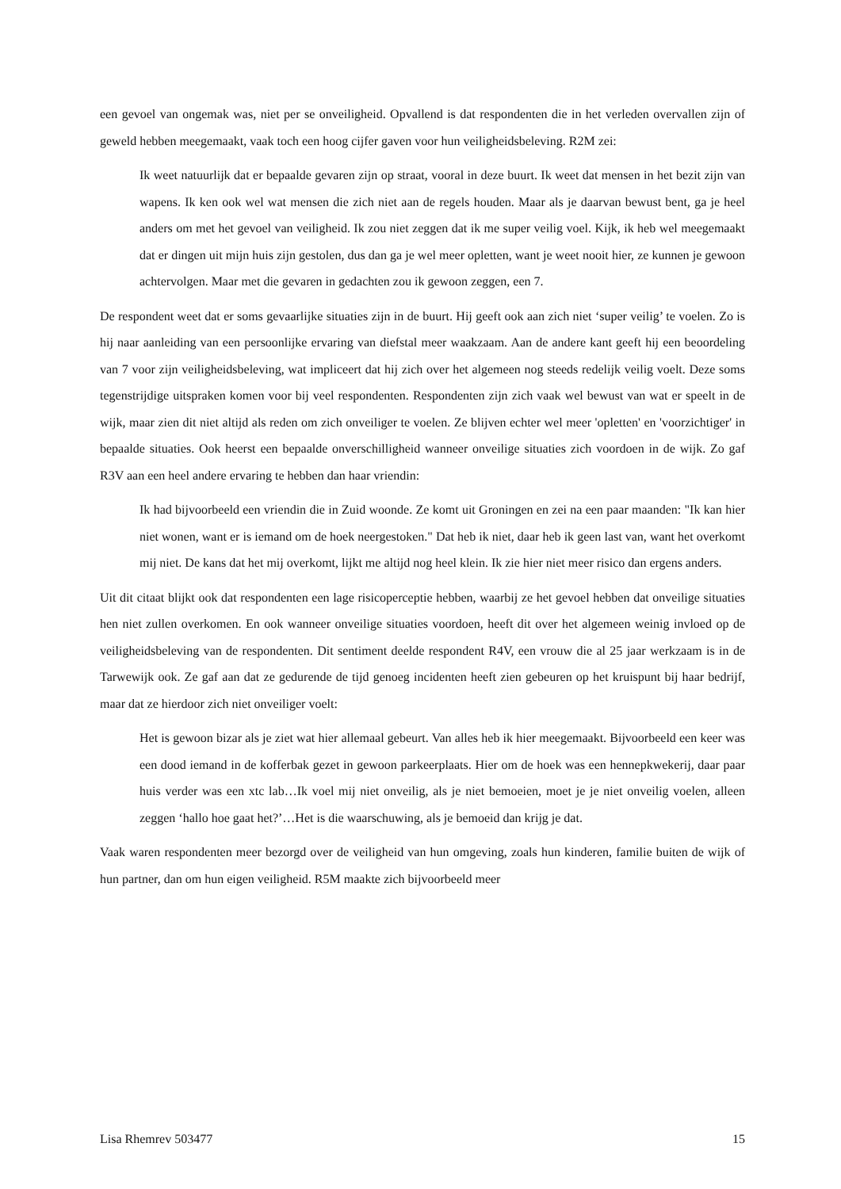een gevoel van ongemak was, niet per se onveiligheid. Opvallend is dat respondenten die in het verleden overvallen zijn of geweld hebben meegemaakt, vaak toch een hoog cijfer gaven voor hun veiligheidsbeleving. R2M zei:
Ik weet natuurlijk dat er bepaalde gevaren zijn op straat, vooral in deze buurt. Ik weet dat mensen in het bezit zijn van wapens. Ik ken ook wel wat mensen die zich niet aan de regels houden. Maar als je daarvan bewust bent, ga je heel anders om met het gevoel van veiligheid. Ik zou niet zeggen dat ik me super veilig voel. Kijk, ik heb wel meegemaakt dat er dingen uit mijn huis zijn gestolen, dus dan ga je wel meer opletten, want je weet nooit hier, ze kunnen je gewoon achtervolgen. Maar met die gevaren in gedachten zou ik gewoon zeggen, een 7.
De respondent weet dat er soms gevaarlijke situaties zijn in de buurt. Hij geeft ook aan zich niet ‘super veilig’ te voelen. Zo is hij naar aanleiding van een persoonlijke ervaring van diefstal meer waakzaam. Aan de andere kant geeft hij een beoordeling van 7 voor zijn veiligheidsbeleving, wat impliceert dat hij zich over het algemeen nog steeds redelijk veilig voelt. Deze soms tegenstrijdige uitspraken komen voor bij veel respondenten. Respondenten zijn zich vaak wel bewust van wat er speelt in de wijk, maar zien dit niet altijd als reden om zich onveiliger te voelen. Ze blijven echter wel meer 'opletten' en 'voorzichtiger' in bepaalde situaties. Ook heerst een bepaalde onverschilligheid wanneer onveilige situaties zich voordoen in de wijk. Zo gaf R3V aan een heel andere ervaring te hebben dan haar vriendin:
Ik had bijvoorbeeld een vriendin die in Zuid woonde. Ze komt uit Groningen en zei na een paar maanden: "Ik kan hier niet wonen, want er is iemand om de hoek neergestoken." Dat heb ik niet, daar heb ik geen last van, want het overkomt mij niet. De kans dat het mij overkomt, lijkt me altijd nog heel klein. Ik zie hier niet meer risico dan ergens anders.
Uit dit citaat blijkt ook dat respondenten een lage risicoperceptie hebben, waarbij ze het gevoel hebben dat onveilige situaties hen niet zullen overkomen. En ook wanneer onveilige situaties voordoen, heeft dit over het algemeen weinig invloed op de veiligheidsbeleving van de respondenten. Dit sentiment deelde respondent R4V, een vrouw die al 25 jaar werkzaam is in de Tarwewijk ook. Ze gaf aan dat ze gedurende de tijd genoeg incidenten heeft zien gebeuren op het kruispunt bij haar bedrijf, maar dat ze hierdoor zich niet onveiliger voelt:
Het is gewoon bizar als je ziet wat hier allemaal gebeurt. Van alles heb ik hier meegemaakt. Bijvoorbeeld een keer was een dood iemand in de kofferbak gezet in gewoon parkeerplaats. Hier om de hoek was een hennepkwekerij, daar paar huis verder was een xtc lab…Ik voel mij niet onveilig, als je niet bemoeien, moet je je niet onveilig voelen, alleen zeggen ‘hallo hoe gaat het?’…Het is die waarschuwing, als je bemoeid dan krijg je dat.
Vaak waren respondenten meer bezorgd over de veiligheid van hun omgeving, zoals hun kinderen, familie buiten de wijk of hun partner, dan om hun eigen veiligheid. R5M maakte zich bijvoorbeeld meer
Lisa Rhemrev 503477 15